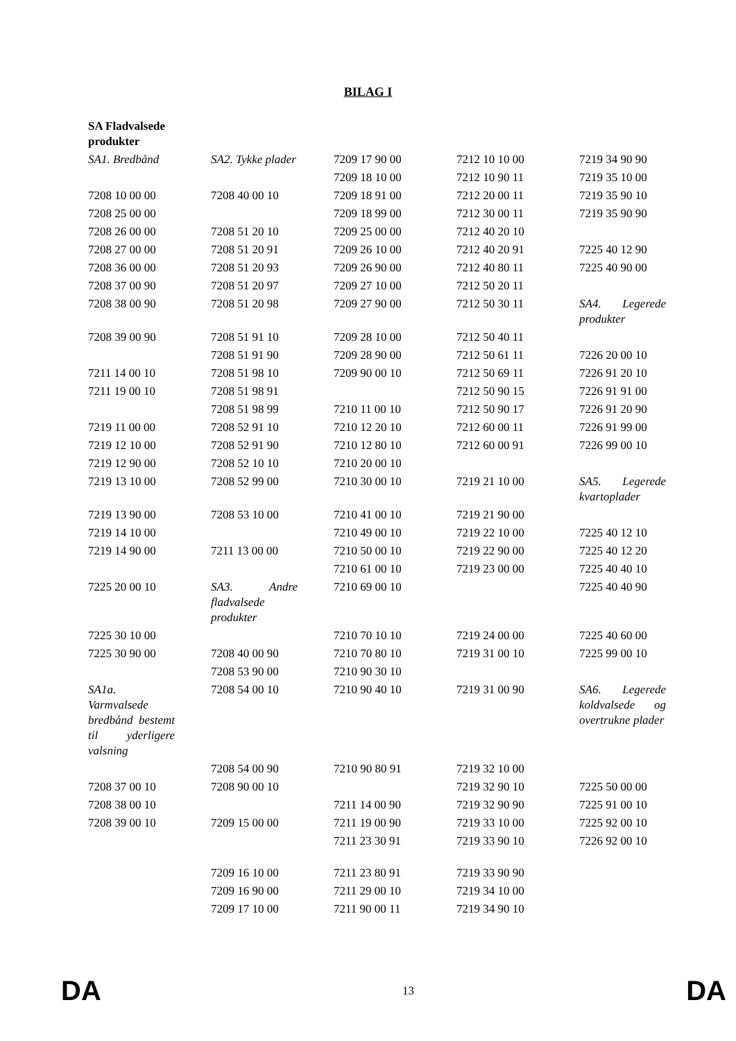BILAG I
| SA Fladvalsede produkter | | | | |
| SA1. Bredbånd | SA2. Tykke plader | 7209 17 90 00 | 7212 10 10 00 | 7219 34 90 90 |
| | | 7209 18 10 00 | 7212 10 90 11 | 7219 35 10 00 |
| 7208 10 00 00 | 7208 40 00 10 | 7209 18 91 00 | 7212 20 00 11 | 7219 35 90 10 |
| 7208 25 00 00 | | 7209 18 99 00 | 7212 30 00 11 | 7219 35 90 90 |
| 7208 26 00 00 | 7208 51 20 10 | 7209 25 00 00 | 7212 40 20 10 | |
| 7208 27 00 00 | 7208 51 20 91 | 7209 26 10 00 | 7212 40 20 91 | 7225 40 12 90 |
| 7208 36 00 00 | 7208 51 20 93 | 7209 26 90 00 | 7212 40 80 11 | 7225 40 90 00 |
| 7208 37 00 90 | 7208 51 20 97 | 7209 27 10 00 | 7212 50 20 11 | |
| 7208 38 00 90 | 7208 51 20 98 | 7209 27 90 00 | 7212 50 30 11 | SA4. Legerede produkter |
| 7208 39 00 90 | 7208 51 91 10 | 7209 28 10 00 | 7212 50 40 11 | |
| | 7208 51 91 90 | 7209 28 90 00 | 7212 50 61 11 | 7226 20 00 10 |
| 7211 14 00 10 | 7208 51 98 10 | 7209 90 00 10 | 7212 50 69 11 | 7226 91 20 10 |
| 7211 19 00 10 | 7208 51 98 91 | | 7212 50 90 15 | 7226 91 91 00 |
| | 7208 51 98 99 | 7210 11 00 10 | 7212 50 90 17 | 7226 91 20 90 |
| 7219 11 00 00 | 7208 52 91 10 | 7210 12 20 10 | 7212 60 00 11 | 7226 91 99 00 |
| 7219 12 10 00 | 7208 52 91 90 | 7210 12 80 10 | 7212 60 00 91 | 7226 99 00 10 |
| 7219 12 90 00 | 7208 52 10 10 | 7210 20 00 10 | | |
| 7219 13 10 00 | 7208 52 99 00 | 7210 30 00 10 | 7219 21 10 00 | SA5. Legerede kvartoplader |
| 7219 13 90 00 | 7208 53 10 00 | 7210 41 00 10 | 7219 21 90 00 | |
| 7219 14 10 00 | | 7210 49 00 10 | 7219 22 10 00 | 7225 40 12 10 |
| 7219 14 90 00 | 7211 13 00 00 | 7210 50 00 10 | 7219 22 90 00 | 7225 40 12 20 |
| | | 7210 61 00 10 | 7219 23 00 00 | 7225 40 40 10 |
| 7225 20 00 10 | SA3. Andre fladvalsede produkter | 7210 69 00 10 | | 7225 40 40 90 |
| 7225 30 10 00 | | 7210 70 10 10 | 7219 24 00 00 | 7225 40 60 00 |
| 7225 30 90 00 | 7208 40 00 90 | 7210 70 80 10 | 7219 31 00 10 | 7225 99 00 10 |
| | 7208 53 90 00 | 7210 90 30 10 | | |
| SA1a. Varmvalsede bredbånd bestemt til yderligere valsning | 7208 54 00 10 | 7210 90 40 10 | 7219 31 00 90 | SA6. Legerede koldvalsede og overtrukne plader |
| | 7208 54 00 90 | 7210 90 80 91 | 7219 32 10 00 | |
| 7208 37 00 10 | 7208 90 00 10 | | 7219 32 90 10 | 7225 50 00 00 |
| 7208 38 00 10 | | 7211 14 00 90 | 7219 32 90 90 | 7225 91 00 10 |
| 7208 39 00 10 | 7209 15 00 00 | 7211 19 00 90 | 7219 33 10 00 | 7225 92 00 10 |
| | | 7211 23 30 91 | 7219 33 90 10 | 7226 92 00 10 |
| | 7209 16 10 00 | 7211 23 80 91 | 7219 33 90 90 | |
| | 7209 16 90 00 | 7211 29 00 10 | 7219 34 10 00 | |
| | 7209 17 10 00 | 7211 90 00 11 | 7219 34 90 10 | |
DA 13 DA